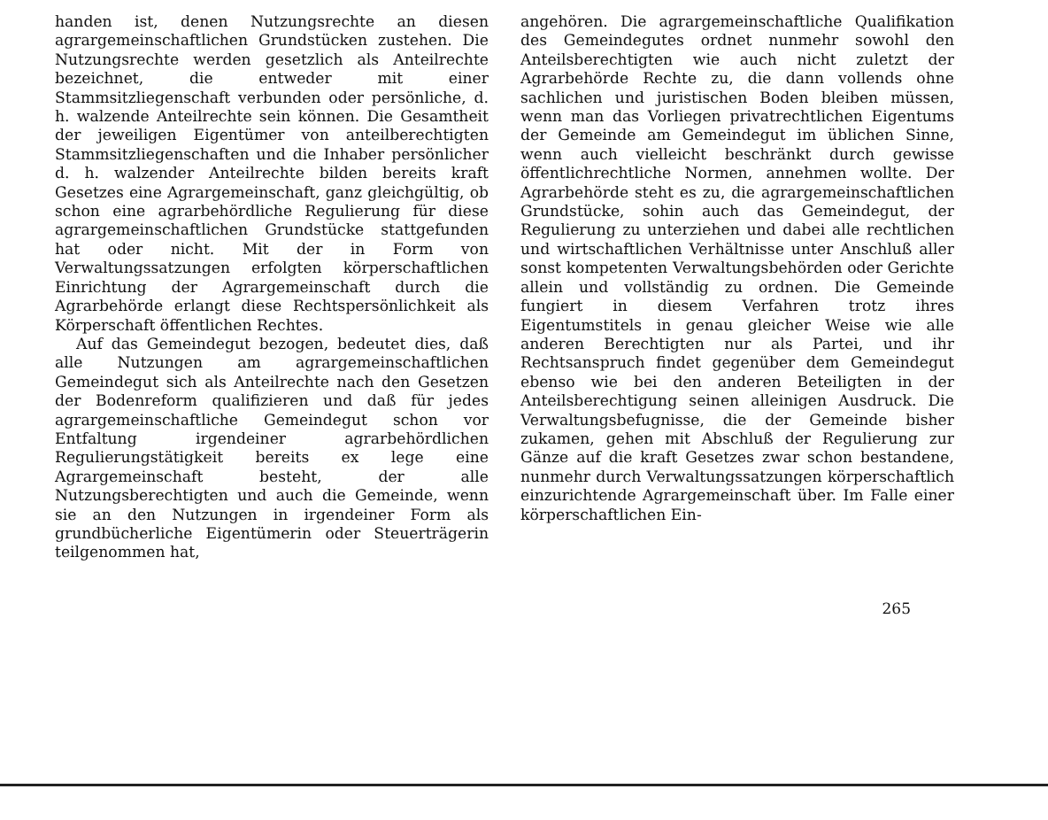handen ist, denen Nutzungsrechte an diesen agrargemeinschaftlichen Grundstücken zustehen. Die Nutzungsrechte werden gesetzlich als Anteilrechte bezeichnet, die entweder mit einer Stammsitzliegenschaft verbunden oder persönliche, d. h. walzende Anteilrechte sein können. Die Gesamtheit der jeweiligen Eigentümer von anteilberechtigten Stammsitzliegenschaften und die Inhaber persönlicher d. h. walzender Anteilrechte bilden bereits kraft Gesetzes eine Agrargemeinschaft, ganz gleichgültig, ob schon eine agrarbehördliche Regulierung für diese agrargemeinschaftlichen Grundstücke stattgefunden hat oder nicht. Mit der in Form von Verwaltungssatzungen erfolgten körperschaftlichen Einrichtung der Agrargemeinschaft durch die Agrarbehörde erlangt diese Rechtspersönlichkeit als Körperschaft öffentlichen Rechtes.
Auf das Gemeindegut bezogen, bedeutet dies, daß alle Nutzungen am agrargemeinschaftlichen Gemeindegut sich als Anteilrechte nach den Gesetzen der Bodenreform qualifizieren und daß für jedes agrargemeinschaftliche Gemeindegut schon vor Entfaltung irgendeiner agrarbehördlichen Regulierungstätigkeit bereits ex lege eine Agrargemeinschaft besteht, der alle Nutzungsberechtigten und auch die Gemeinde, wenn sie an den Nutzungen in irgendeiner Form als grundbücherliche Eigentümerin oder Steuerträgerin teilgenommen hat,
angehören. Die agrargemeinschaftliche Qualifikation des Gemeindegutes ordnet nunmehr sowohl den Anteilsberechtigten wie auch nicht zuletzt der Agrarbehörde Rechte zu, die dann vollends ohne sachlichen und juristischen Boden bleiben müssen, wenn man das Vorliegen privatrechtlichen Eigentums der Gemeinde am Gemeindegut im üblichen Sinne, wenn auch vielleicht beschränkt durch gewisse öffentlichrechtliche Normen, annehmen wollte. Der Agrarbehörde steht es zu, die agrargemeinschaftlichen Grundstücke, sohin auch das Gemeindegut, der Regulierung zu unterziehen und dabei alle rechtlichen und wirtschaftlichen Verhältnisse unter Anschluß aller sonst kompetenten Verwaltungsbehörden oder Gerichte allein und vollständig zu ordnen. Die Gemeinde fungiert in diesem Verfahren trotz ihres Eigentumstitels in genau gleicher Weise wie alle anderen Berechtigten nur als Partei, und ihr Rechtsanspruch findet gegenüber dem Gemeindegut ebenso wie bei den anderen Beteiligten in der Anteilsberechtigung seinen alleinigen Ausdruck. Die Verwaltungsbefugnisse, die der Gemeinde bisher zukamen, gehen mit Abschluß der Regulierung zur Gänze auf die kraft Gesetzes zwar schon bestandene, nunmehr durch Verwaltungssatzungen körperschaftlich einzurichtende Agrargemeinschaft über. Im Falle einer körperschaftlichen Ein-
265